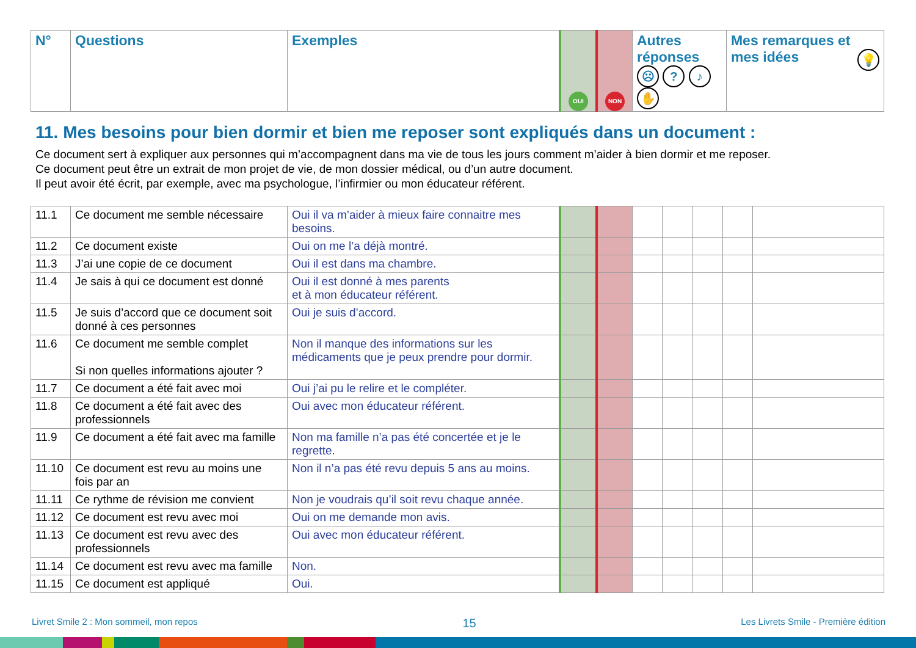| N° | Questions | Exemples | OUI | NON | Autres réponses ☹ ? ♪ ✋ | Mes remarques et mes idées 💡 |
| --- | --- | --- | --- | --- | --- | --- |
11. Mes besoins pour bien dormir et bien me reposer sont expliqués dans un document :
Ce document sert à expliquer aux personnes qui m’accompagnent dans ma vie de tous les jours comment m’aider à bien dormir et me reposer.
Ce document peut être un extrait de mon projet de vie, de mon dossier médical, ou d’un autre document.
Il peut avoir été écrit, par exemple, avec ma psychologue, l’infirmier ou mon éducateur référent.
| 11.1 | Ce document me semble nécessaire | Oui il va m’aider à mieux faire connaitre mes besoins. | | | | | | | |
| 11.2 | Ce document existe | Oui on me l’a déjà montré. | | | | | | | |
| 11.3 | J’ai une copie de ce document | Oui il est dans ma chambre. | | | | | | | |
| 11.4 | Je sais à qui ce document est donné | Oui il est donné à mes parents et à mon éducateur référent. | | | | | | | |
| 11.5 | Je suis d’accord que ce document soit donné à ces personnes | Oui je suis d’accord. | | | | | | | |
| 11.6 | Ce document me semble complet Si non quelles informations ajouter ? | Non il manque des informations sur les médicaments que je peux prendre pour dormir. | | | | | | | |
| 11.7 | Ce document a été fait avec moi | Oui j’ai pu le relire et le compléter. | | | | | | | |
| 11.8 | Ce document a été fait avec des professionnels | Oui avec mon éducateur référent. | | | | | | | |
| 11.9 | Ce document a été fait avec ma famille | Non ma famille n’a pas été concertée et je le regrette. | | | | | | | |
| 11.10 | Ce document est revu au moins une fois par an | Non il n’a pas été revu depuis 5 ans au moins. | | | | | | | |
| 11.11 | Ce rythme de révision me convient | Non je voudrais qu’il soit revu chaque année. | | | | | | | |
| 11.12 | Ce document est revu avec moi | Oui on me demande mon avis. | | | | | | | |
| 11.13 | Ce document est revu avec des professionnels | Oui avec mon éducateur référent. | | | | | | | |
| 11.14 | Ce document est revu avec ma famille | Non. | | | | | | | |
| 11.15 | Ce document est appliqué | Oui. | | | | | | | |
Livret Smile 2 : Mon sommeil, mon repos 15 Les Livrets Smile - Première édition